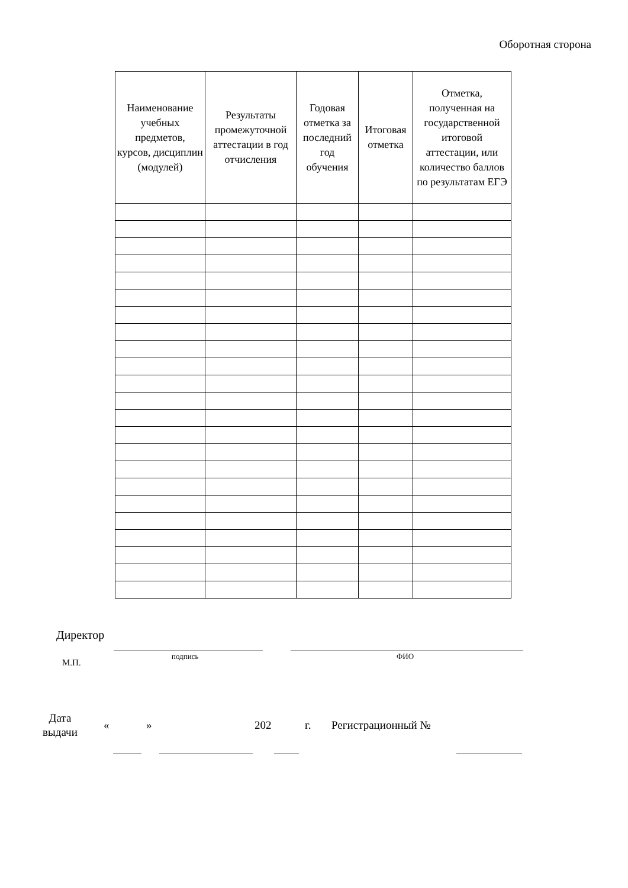Оборотная сторона
| Наименование учебных предметов, курсов, дисциплин (модулей) | Результаты промежуточной аттестации в год отчисления | Годовая отметка за последний год обучения | Итоговая отметка | Отметка, полученная на государственной итоговой аттестации, или количество баллов по результатам ЕГЭ |
| --- | --- | --- | --- | --- |
Директор
подпись ФИО
М.П.
Дата
выдачи
« » 202 г. Регистрационный №